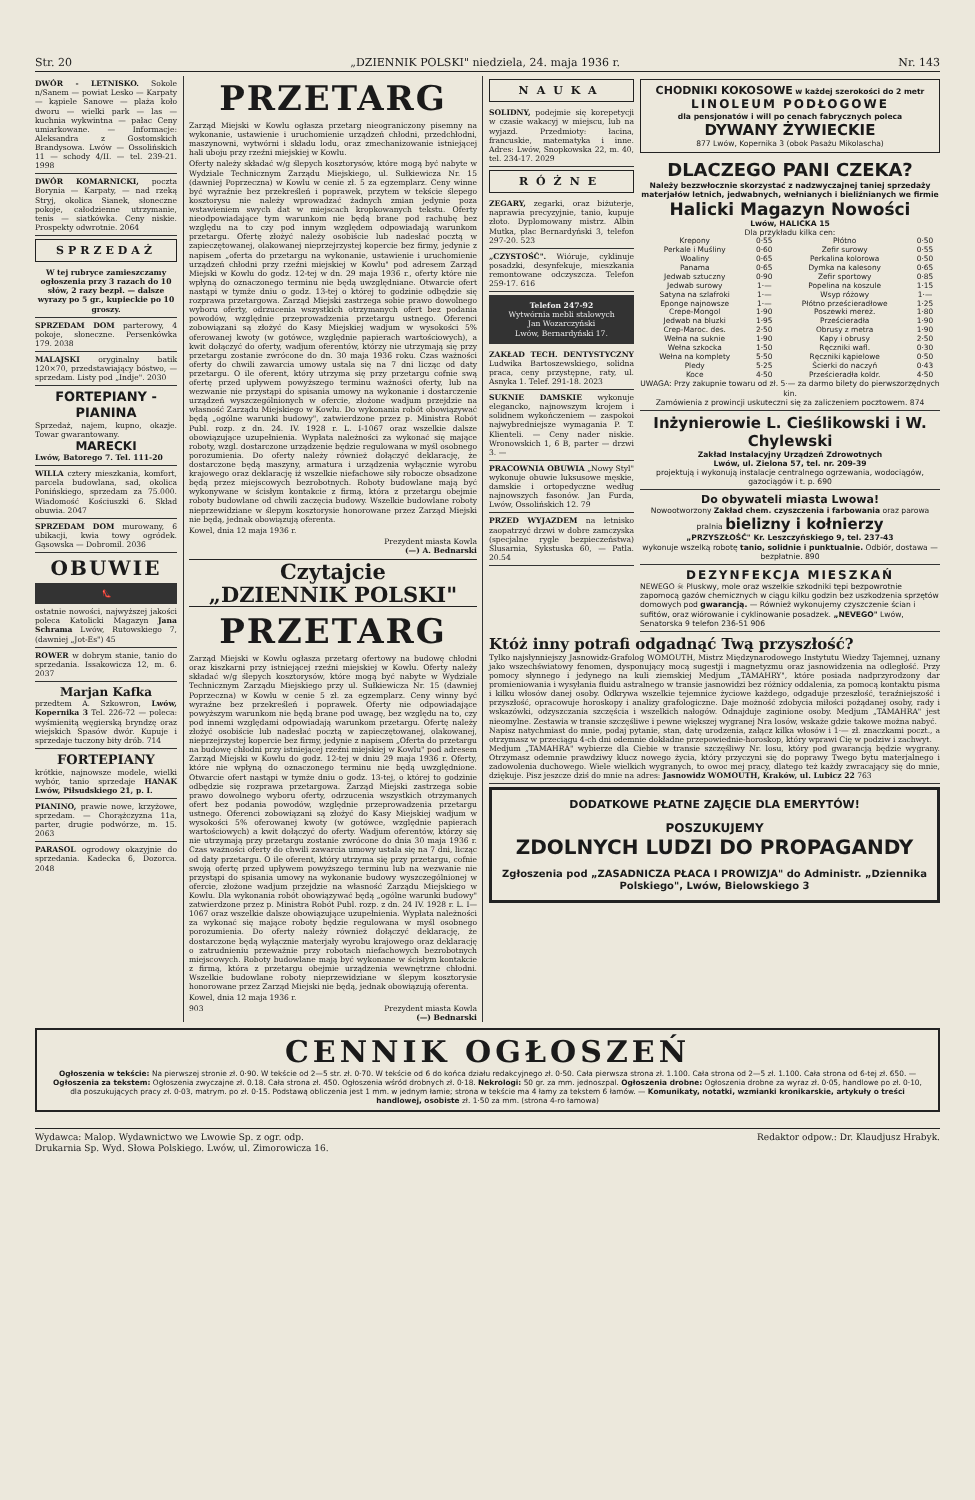Str. 20 „DZIENNIK POLSKI" niedziela, 24. maja 1936 r. Nr. 143
DWÓR - LETNISKO. Sokole n/Sanem — powiat Lesko — Karpaty — kąpiele Sanowe — plaża koło dworu — wielki park — las — kuchnia wykwintna — pałac Ceny umiarkowane. — Informacje: Aleksandra z Gostomskich Brandysowa. Lwów — Ossolińskich 11 — schody 4/II. — tel. 239-21. 1998
DWÓR KOMARNICKI, poczta Borynia — Karpaty, — nad rzeką Stryj, okolica Sianek, słoneczne pokoje, całodzienne utrzymanie, tenis — siatkówka. Ceny niskie. Prospekty odwrotnie. 2064
SPRZEDAŻ
W tej rubryce zamieszczamy ogłoszenia przy 3 razach do 10 słów, 2 razy bezpł. — dalsze wyrazy po 5 gr., kupieckie po 10 groszy.
SPRZEDAM DOM parterowy, 4 pokoje, słoneczne. Persenkówka 179. 2038
MALAJSKI oryginalny batik 120×70, przedstawiający bóstwo, — sprzedam. Listy pod „Indje". 2030
FORTEPIANY - PIANINA
Sprzedaż, najem, kupno, okazje. Towar gwarantowany.
MARECKI
Lwów, Batorego 7. Tel. 111-20
WILLA cztery mieszkania, komfort, parcela budowlana, sad, okolica Ponińskiego, sprzedam za 75.000. Wiadomość Kościuszki 6. Skład obuwia. 2047
SPRZEDAM DOM murowany, 6 ubikacji, kwia towy ogródek. Gąsowska — Dobromil. 2036
OBUWIE
👠
ostatnie nowości, najwyższej jakości poleca Katolicki Magazyn Jana Schrama Lwów, Rutowskiego 7, (dawniej „Jot-Es") 45
ROWER w dobrym stanie, tanio do sprzedania. Issakowicza 12, m. 6. 2037
Marjan Kafka
przedtem A. Szkowron, Lwów, Kopernika 3 Tel. 226-72 — poleca: wyśmienitą węgierską bryndzę oraz wiejskich Spasów dwór. Kupuje i sprzedaje tuczony bity drób. 714
FORTEPIANY
krótkie, najnowsze modele, wielki wybór, tanio sprzedaje HANAK Lwów, Piłsudskiego 21, p. I.
PIANINO, prawie nowe, krzyżowe, sprzedam. — Chorążczyzna 11a, parter, drugie podwórze, m. 15. 2063
PARASOL ogrodowy okazyjnie do sprzedania. Kadecka 6, Dozorca. 2048
PRZETARG
Zarząd Miejski w Kowlu ogłasza przetarg nieograniczony pisemny na wykonanie, ustawienie i uruchomienie urządzeń chłodni, przedchłodni, maszynowni, wytwórni i składu lodu, oraz zmechanizowanie istniejącej hali uboju przy rzeźni miejskiej w Kowlu.
Oferty należy składać w/g ślepych kosztorysów, które mogą być nabyte w Wydziale Technicznym Zarządu Miejskiego, ul. Sułkiewicza Nr. 15 (dawniej Poprzeczna) w Kowlu w cenie zł. 5 za egzemplarz. Ceny winne być wyraźnie bez przekreśleń i poprawek, przytem w tekście ślepego kosztorysu nie należy wprowadzać żadnych zmian jedynie poza wstawieniem swych dat w miejscach kropkowanych tekstu. Oferty nieodpowiadające tym warunkom nie będą brane pod rachubę bez względu na to czy pod innym względem odpowiadają warunkom przetargu. Ofertę złożyć należy osobiście lub nadesłać pocztą w zapieczętowanej, olakowanej nieprzejrzystej kopercie bez firmy, jedynie z napisem „oferta do przetargu na wykonanie, ustawienie i uruchomienie urządzeń chłodni przy rzeźni miejskiej w Kowlu" pod adresem Zarząd Miejski w Kowlu do godz. 12-tej w dn. 29 maja 1936 r., oferty które nie wpłyną do oznaczonego terminu nie będą uwzględniane. Otwarcie ofert nastąpi w tymże dniu o godz. 13-tej o której to godzinie odbędzie się rozprawa przetargowa. Zarząd Miejski zastrzega sobie prawo dowolnego wyboru oferty, odrzucenia wszystkich otrzymanych ofert bez podania powodów, względnie przeprowadzenia przetargu ustnego. Oferenci zobowiązani są złożyć do Kasy Miejskiej wadjum w wysokości 5% oferowanej kwoty (w gotówce, względnie papierach wartościowych), a kwit dołączyć do oferty, wadjum oferentów, którzy nie utrzymają się przy przetargu zostanie zwrócone do dn. 30 maja 1936 roku. Czas ważności oferty do chwili zawarcia umowy ustala się na 7 dni licząc od daty przetargu. O ile oferent, który utrzyma się przy przetargu cofnie swą ofertę przed upływem powyższego terminu ważności oferty, lub na wezwanie nie przystąpi do spisania umowy na wykonanie i dostarczenie urządzeń wyszczególnionych w ofercie, złożone wadjum przejdzie na własność Zarządu Miejskiego w Kowlu. Do wykonania robót obowiązywać będą „ogólne warunki budowy", zatwierdzone przez p. Ministra Robót Publ. rozp. z dn. 24. IV. 1928 r. L. I-1067 oraz wszelkie dalsze obowiązujące uzupełnienia. Wypłata należności za wykonać się mające roboty, wzgl. dostarczone urządzenie będzie regulowana w myśl osobnego porozumienia. Do oferty należy również dołączyć deklarację, że dostarczone będą maszyny, armatura i urządzenia wyłącznie wyrobu krajowego oraz deklarację iż wszelkie niefachowe siły robocze obsadzone będą przez miejscowych bezrobotnych. Roboty budowlane mają być wykonywane w ścisłym kontakcie z firmą, która z przetargu obejmie roboty budowlane od chwili zaczęcia budowy. Wszelkie budowlane roboty nieprzewidziane w ślepym kosztorysie honorowane przez Zarząd Miejski nie będą, jednak obowiązują oferenta.
Kowel, dnia 12 maja 1936 r.
Prezydent miasta Kowla
(—) A. Bednarski
Czytajcie
„DZIENNIK POLSKI"
PRZETARG
Zarząd Miejski w Kowlu ogłasza przetarg ofertowy na budowę chłodni oraz kiszkarni przy istniejącej rzeźni miejskiej w Kowlu. Oferty należy składać w/g ślepych kosztorysów, które mogą być nabyte w Wydziale Technicznym Zarządu Miejskiego przy ul. Sułkiewicza Nr. 15 (dawniej Poprzeczna) w Kowlu w cenie 5 zł. za egzemplarz. Ceny winny być wyraźne bez przekreśleń i poprawek. Oferty nie odpowiadające powyższym warunkom nie będą brane pod uwagę, bez względu na to, czy pod innemi względami odpowiadają warunkom przetargu. Ofertę należy złożyć osobiście lub nadesłać pocztą w zapieczętowanej, olakowanej, nieprzejrzystej kopercie bez firmy, jedynie z napisem „Oferta do przetargu na budowę chłodni przy istniejącej rzeźni miejskiej w Kowlu" pod adresem Zarząd Miejski w Kowlu do godz. 12-tej w dniu 29 maja 1936 r. Oferty, które nie wpłyną do oznaczonego terminu nie będą uwzględnione. Otwarcie ofert nastąpi w tymże dniu o godz. 13-tej, o której to godzinie odbędzie się rozprawa przetargowa. Zarząd Miejski zastrzega sobie prawo dowolnego wyboru oferty, odrzucenia wszystkich otrzymanych ofert bez podania powodów, względnie przeprowadzenia przetargu ustnego. Oferenci zobowiązani są złożyć do Kasy Miejskiej wadjum w wysokości 5% oferowanej kwoty (w gotówce, względnie papierach wartościowych) a kwit dołączyć do oferty. Wadjum oferentów, którzy się nie utrzymają przy przetargu zostanie zwrócone do dnia 30 maja 1936 r. Czas ważności oferty do chwili zawarcia umowy ustala się na 7 dni, licząc od daty przetargu. O ile oferent, który utrzyma się przy przetargu, cofnie swoją ofertę przed upływem powyższego terminu lub na wezwanie nie przystąpi do spisania umowy na wykonanie budowy wyszczególnionej w ofercie, złożone wadjum przejdzie na własność Zarządu Miejskiego w Kowlu. Dla wykonania robót obowiązywać będą „ogólne warunki budowy" zatwierdzone przez p. Ministra Robót Publ. rozp. z dn. 24 IV. 1928 r. L. I—1067 oraz wszelkie dalsze obowiązujące uzupełnienia. Wypłata należności za wykonać się mające roboty będzie regulowana w myśl osobnego porozumienia. Do oferty należy również dołączyć deklarację, że dostarczone będą wyłącznie materjały wyrobu krajowego oraz deklarację o zatrudnieniu przeważnie przy robotach niefachowych bezrobotnych miejscowych. Roboty budowlane mają być wykonane w ścisłym kontakcie z firmą, która z przetargu obejmie urządzenia wewnętrzne chłodni. Wszelkie budowlane roboty nieprzewidziane w ślepym kosztorysie honorowane przez Zarząd Miejski nie będą, jednak obowiązują oferenta.
Kowel, dnia 12 maja 1936 r.
903 Prezydent miasta Kowla
(—) Bednarski
NAUKA
SOLIDNY, podejmie się korepetycji w czasie wakacyj w miejscu, lub na wyjazd. Przedmioty: łacina, francuskie, matematyka i inne. Adres: Lwów, Snopkowska 22, m. 40, tel. 234-17. 2029
RÓŻNE
ZEGARY, zegarki, oraz biżuterje, naprawia precyzyjnie, tanio, kupuje złoto. Dyplomowany mistrz. Albin Mutka, plac Bernardyński 3, telefon 297-20. 523
„CZYSTOŚĆ". Wióruje, cyklinuje posadzki, desynfekuje, mieszkania remontowane odczyszcza. Telefon 259-17. 616
Telefon 247-92
Wytwórnia mebli stalowych
Jan Wozarczyński
Lwów, Bernardyński 17.
ZAKŁAD TECH. DENTYSTYCZNY Ludwika Bartoszewskiego, solidna praca, ceny przystępne, raty, ul. Asnyka 1. Telef. 291-18. 2023
SUKNIE DAMSKIE wykonuje elegancko, najnowszym krojem i solidnem wykończeniem — zaspokoi najwybredniejsze wymagania P. T. Klienteli. — Ceny nader niskie. Wronowskich 1, 6 B, parter — drzwi 3. —
PRACOWNIA OBUWIA „Nowy Styl" wykonuje obuwie luksusowe męskie, damskie i ortopedyczne według najnowszych fasonów. Jan Furda, Lwów, Ossolińskich 12. 79
PRZED WYJAZDEM na letnisko zaopatrzyć drzwi w dobre zamczyska (specjalne rygle bezpieczeństwa) Ślusarnia, Sykstuska 60, — Patla. 20.54
CHODNIKI KOKOSOWE w każdej szerokości do 2 metr
LINOLEUM PODŁOGOWE
dla pensjonatów i will po cenach fabrycznych poleca
DYWANY ŻYWIECKIE
877 Lwów, Kopernika 3 (obok Pasażu Mikolascha)
DLACZEGO PANI CZEKA?
Należy bezzwłocznie skorzystać z nadzwyczajnej taniej sprzedaży materjałów letnich, jedwabnych, wełnianych i bieliźnianych we firmie
Halicki Magazyn Nowości
Lwów, HALICKA 15
Dla przykładu kilka cen:
| Krepony | 0·55 | Płótno | 0·50 |
| Perkale i Muśliny | 0·60 | Zefir surowy | 0·55 |
| Woaliny | 0·65 | Perkalina kolorowa | 0·50 |
| Panama | 0·65 | Dymka na kalesony | 0·65 |
| Jedwab sztuczny | 0·90 | Zefir sportowy | 0·85 |
| Jedwab surowy | 1·— | Popelina na koszule | 1·15 |
| Satyna na szlafroki | 1·— | Wsyp różowy | 1·— |
| Eponge najnowsze | 1·— | Płótno prześcieradłowe | 1·25 |
| Crepe-Mongol | 1·90 | Poszewki mereż. | 1·80 |
| Jedwab na bluzki | 1·95 | Prześcieradła | 1·90 |
| Crep-Maroc. des. | 2·50 | Obrusy z metra | 1·90 |
| Wełna na suknie | 1·90 | Kapy i obrusy | 2·50 |
| Wełna szkocka | 1·50 | Ręczniki wafl. | 0·30 |
| Wełna na komplety | 5·50 | Ręczniki kąpielowe | 0·50 |
| Pledy | 5·25 | Ścierki do naczyń | 0·43 |
| Koce | 4·50 | Prześcieradła koldr. | 4·50 |
UWAGA: Przy zakupnie towaru od zł. 5·— za darmo bilety do pierwszorzędnych kin.
Zamówienia z prowincji uskuteczni się za zaliczeniem pocztowem. 874
Inżynierowie L. Cieślikowski i W. Chylewski
Zakład Instalacyjny Urządzeń Zdrowotnych
Lwów, ul. Zielona 57, tel. nr. 209-39
projektują i wykonują instalacje centralnego ogrzewania, wodociągów, gazociągów i t. p. 690
Do obywateli miasta Lwowa!
Nowootworzony Zakład chem. czyszczenia i farbowania oraz parowa pralnia bielizny i kołnierzy
„PRZYSZŁOŚĆ" Kr. Leszczyńskiego 9, tel. 237-43
wykonuje wszelką robotę tanio, solidnie i punktualnie. Odbiór, dostawa — bezpłatnie. 890
DEZYNFEKCJA MIESZKAŃ
NEWEGO ☠ Pluskwy, mole oraz wszelkie szkodniki tępi bezpowrotnie zapomocą gazów chemicznych w ciągu kilku godzin bez uszkodzenia sprzętów domowych pod gwarancją. — Również wykonujemy czyszczenie ścian i sufitów, oraz wiórowanie i cyklinowanie posadzek. „NEVEGO" Lwów, Senatorska 9 telefon 236-51 906
Któż inny potrafi odgadnąć Twą przyszłość?
Tylko najsłynniejszy Jasnowidz-Grafolog WOMOUTH, Mistrz Międzynarodowego Instytutu Wiedzy Tajemnej, uznany jako wszechświatowy fenomen, dysponujący mocą sugestji i magnetyzmu oraz jasnowidzenia na odległość. Przy pomocy słynnego i jedynego na kuli ziemskiej Medjum „TAMAHRY", które posiada nadprzyrodzony dar promieniowania i wysyłania fluidu astralnego w transie jasnowidzi bez różnicy oddalenia, za pomocą kontaktu pisma i kilku włosów danej osoby. Odkrywa wszelkie tejemnice życiowe każdego, odgaduje przeszłość, teraźniejszość i przyszłość, opracowuje horoskopy i analizy grafologiczne. Daje możność zdobycia miłości pożądanej osoby, rady i wskazówki, odzyszczania szczęścia i wszelkich nałogów. Odnajduje zaginione osoby. Medjum „TAMAHRA" jest nieomylne. Zestawia w transie szczęśliwe i pewne większej wygranej Nra losów, wskaże gdzie takowe można nabyć.
Napisz natychmiast do mnie, podaj pytanie, stan, datę urodzenia, załącz kilka włosów i 1·— zł. znaczkami poczt., a otrzymasz w przeciągu 4-ch dni odemnie dokładne przepowiednie-horoskop, który wprawi Cię w podziw i zachwyt.
Medjum „TAMAHRA" wybierze dla Ciebie w transie szczęśliwy Nr. losu, który pod gwarancją będzie wygrany. Otrzymasz odemnie prawdziwy klucz nowego życia, który przyczyni się do poprawy Twego bytu materjalnego i zadowolenia duchowego. Wiele wielkich wygranych, to owoc mej pracy, dlatego też każdy zwracający się do mnie, dziękuje. Pisz jeszcze dziś do mnie na adres: Jasnowidz WOMOUTH, Kraków, ul. Lubicz 22 763
DODATKOWE PŁATNE ZAJĘCIE DLA EMERYTÓW!
POSZUKUJEMY
ZDOLNYCH LUDZI DO PROPAGANDY
Zgłoszenia pod „ZASADNICZA PŁACA I PROWIZJA" do Administr. „Dziennika Polskiego", Lwów, Bielowskiego 3
CENNIK OGŁOSZEŃ
Ogłoszenia w tekście: Na pierwszej stronie zł. 0·90. W tekście od 2—5 str. zł. 0·70. W tekście od 6 do końca działu redakcyjnego zł. 0·50. Cała pierwsza strona zł. 1.100. Cała strona od 2—5 zł. 1.100. Cała strona od 6-tej zł. 650. — Ogłoszenia za tekstem: Ogłoszenia zwyczajne zł. 0.18. Cała strona zł. 450. Ogłoszenia wśród drobnych zł. 0·18. Nekrologi: 50 gr. za mm. jednoszpal. Ogłoszenia drobne: Ogłoszenia drobne za wyraz zł. 0·05, handlowe po zł. 0·10, dla poszukujących pracy zł. 0·03, matrym. po zł. 0·15. Podstawą obliczenia jest 1 mm. w jednym łamie; strona w tekście ma 4 łamy za tekstem 6 łamów. — Komunikaty, notatki, wzmianki kronikarskie, artykuły o treści handlowej, osobiste zł. 1·50 za mm. (strona 4-ro łamowa)
Wydawca: Malop. Wydawnictwo we Lwowie Sp. z ogr. odp.
Drukarnia Sp. Wyd. Słowa Polskiego. Lwów, ul. Zimorowicza 16. Redaktor odpow.: Dr. Klaudjusz Hrabyk.